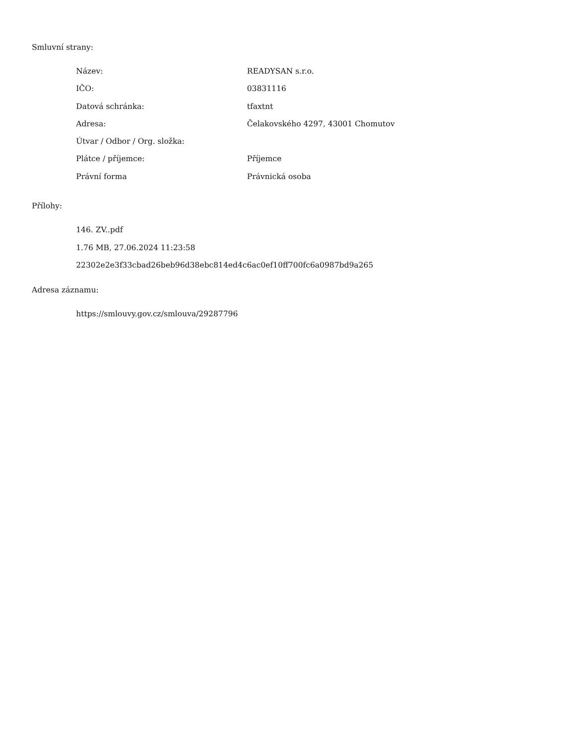Smluvní strany:
| Název: | READYSAN s.r.o. |
| IČO: | 03831116 |
| Datová schránka: | tfaxtnt |
| Adresa: | Čelakovského 4297, 43001 Chomutov |
| Útvar / Odbor / Org. složka: | |
| Plátce / příjemce: | Příjemce |
| Právní forma | Právnická osoba |
Přílohy:
146. ZV..pdf
1.76 MB, 27.06.2024 11:23:58
22302e2e3f33cbad26beb96d38ebc814ed4c6ac0ef10ff700fc6a0987bd9a265
Adresa záznamu:
https://smlouvy.gov.cz/smlouva/29287796